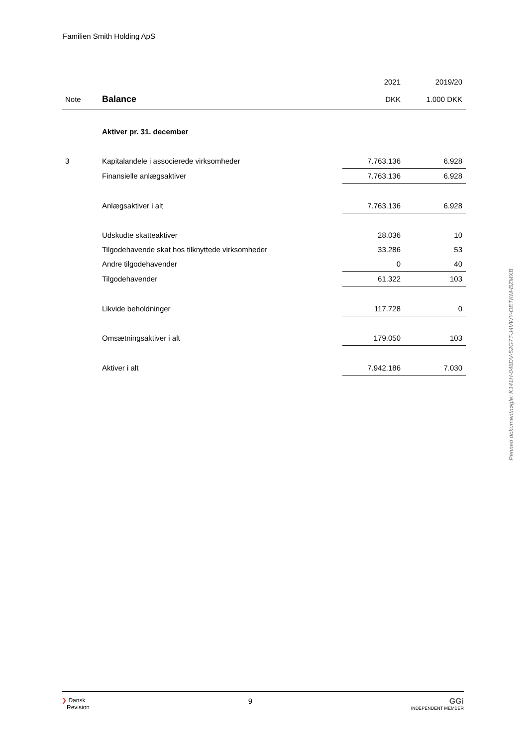Familien Smith Holding ApS
| | | 2021 | 2019/20 |
| --- | --- | --- | --- |
| Note | Balance | DKK | 1.000 DKK |
| | Aktiver pr. 31. december | | |
| 3 | Kapitalandele i associerede virksomheder | 7.763.136 | 6.928 |
| | Finansielle anlægsaktiver | 7.763.136 | 6.928 |
| | Anlægsaktiver i alt | 7.763.136 | 6.928 |
| | Udskudte skatteaktiver | 28.036 | 10 |
| | Tilgodehavende skat hos tilknyttede virksomheder | 33.286 | 53 |
| | Andre tilgodehavender | 0 | 40 |
| | Tilgodehavender | 61.322 | 103 |
| | Likvide beholdninger | 117.728 | 0 |
| | Omsætningsaktiver i alt | 179.050 | 103 |
| | Aktiver i alt | 7.942.186 | 7.030 |
Penneo dokumentnøgle: K141H-046DV-52G7T-J4VWY-OETKM-BZMXB
❯ Dansk
Revision
9 GGi
INDEPENDENT MEMBER